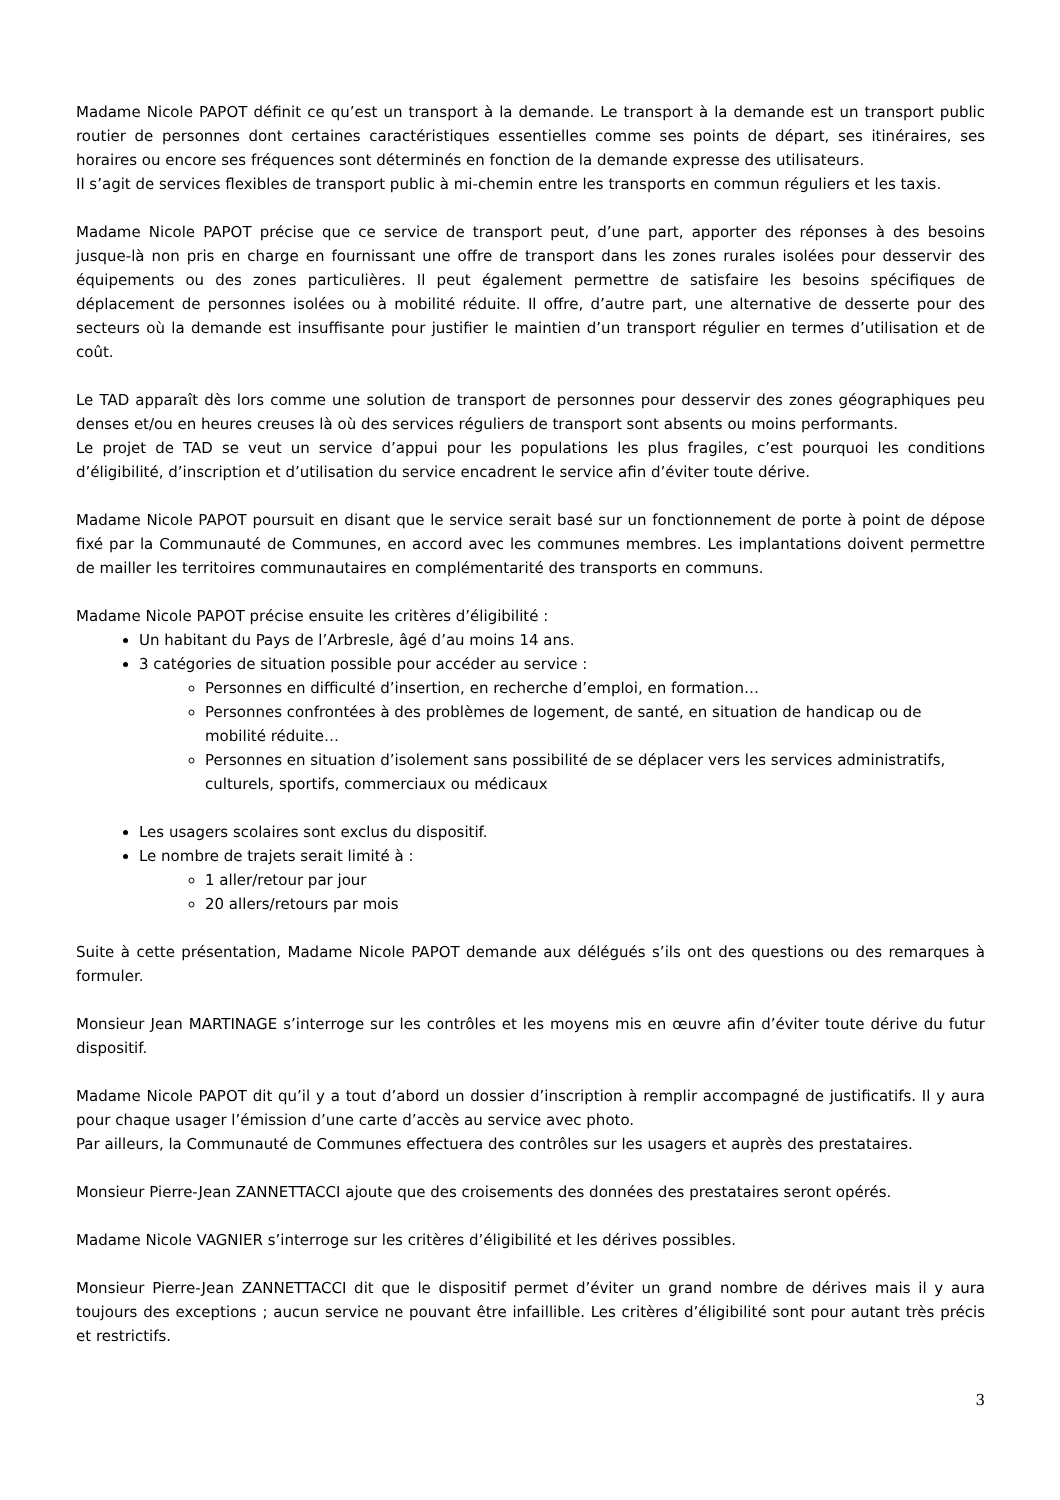Madame Nicole PAPOT définit ce qu’est un transport à la demande. Le transport à la demande est un transport public routier de personnes dont certaines caractéristiques essentielles comme ses points de départ, ses itinéraires, ses horaires ou encore ses fréquences sont déterminés en fonction de la demande expresse des utilisateurs.
Il s’agit de services flexibles de transport public à mi-chemin entre les transports en commun réguliers et les taxis.
Madame Nicole PAPOT précise que ce service de transport peut, d’une part, apporter des réponses à des besoins jusque-là non pris en charge en fournissant une offre de transport dans les zones rurales isolées pour desservir des équipements ou des zones particulières. Il peut également permettre de satisfaire les besoins spécifiques de déplacement de personnes isolées ou à mobilité réduite. Il offre, d’autre part, une alternative de desserte pour des secteurs où la demande est insuffisante pour justifier le maintien d’un transport régulier en termes d’utilisation et de coût.
Le TAD apparaît dès lors comme une solution de transport de personnes pour desservir des zones géographiques peu denses et/ou en heures creuses là où des services réguliers de transport sont absents ou moins performants.
Le projet de TAD se veut un service d’appui pour les populations les plus fragiles, c’est pourquoi les conditions d’éligibilité, d’inscription et d’utilisation du service encadrent le service afin d’éviter toute dérive.
Madame Nicole PAPOT poursuit en disant que le service serait basé sur un fonctionnement de porte à point de dépose fixé par la Communauté de Communes, en accord avec les communes membres. Les implantations doivent permettre de mailler les territoires communautaires en complémentarité des transports en communs.
Madame Nicole PAPOT précise ensuite les critères d’éligibilité :
Un habitant du Pays de l’Arbresle, âgé d’au moins 14 ans.
3 catégories de situation possible pour accéder au service :
Personnes en difficulté d’insertion, en recherche d’emploi, en formation…
Personnes confrontées à des problèmes de logement, de santé, en situation de handicap ou de mobilité réduite…
Personnes en situation d’isolement sans possibilité de se déplacer vers les services administratifs, culturels, sportifs, commerciaux ou médicaux
Les usagers scolaires sont exclus du dispositif.
Le nombre de trajets serait limité à :
1 aller/retour par jour
20 allers/retours par mois
Suite à cette présentation, Madame Nicole PAPOT demande aux délégués s’ils ont des questions ou des remarques à formuler.
Monsieur Jean MARTINAGE s’interroge sur les contrôles et les moyens mis en œuvre afin d’éviter toute dérive du futur dispositif.
Madame Nicole PAPOT dit qu’il y a tout d’abord un dossier d’inscription à remplir accompagné de justificatifs. Il y aura pour chaque usager l’émission d’une carte d’accès au service avec photo.
Par ailleurs, la Communauté de Communes effectuera des contrôles sur les usagers et auprès des prestataires.
Monsieur Pierre-Jean ZANNETTACCI ajoute que des croisements des données des prestataires seront opérés.
Madame Nicole VAGNIER s’interroge sur les critères d’éligibilité et les dérives possibles.
Monsieur Pierre-Jean ZANNETTACCI dit que le dispositif permet d’éviter un grand nombre de dérives mais il y aura toujours des exceptions ; aucun service ne pouvant être infaillible. Les critères d’éligibilité sont pour autant très précis et restrictifs.
3